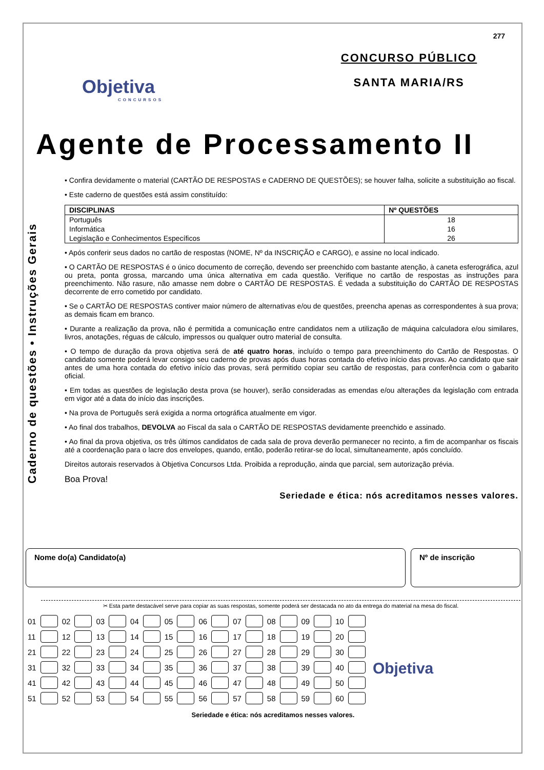277
Objetiva
CONCURSOS
CONCURSO PÚBLICO
SANTA MARIA/RS
Agente de Processamento II
Caderno de questões • Instruções Gerais
• Confira devidamente o material (CARTÃO DE RESPOSTAS e CADERNO DE QUESTÕES); se houver falha, solicite a substituição ao fiscal.
• Este caderno de questões está assim constituído:
| DISCIPLINAS | Nº QUESTÕES |
| --- | --- |
| Português | 18 |
| Informática | 16 |
| Legislação e Conhecimentos Específicos | 26 |
• Após conferir seus dados no cartão de respostas (NOME, Nº da INSCRIÇÃO e CARGO), e assine no local indicado.
• O CARTÃO DE RESPOSTAS é o único documento de correção, devendo ser preenchido com bastante atenção, à caneta esferográfica, azul ou preta, ponta grossa, marcando uma única alternativa em cada questão. Verifique no cartão de respostas as instruções para preenchimento. Não rasure, não amasse nem dobre o CARTÃO DE RESPOSTAS. É vedada a substituição do CARTÃO DE RESPOSTAS decorrente de erro cometido por candidato.
• Se o CARTÃO DE RESPOSTAS contiver maior número de alternativas e/ou de questões, preencha apenas as correspondentes à sua prova; as demais ficam em branco.
• Durante a realização da prova, não é permitida a comunicação entre candidatos nem a utilização de máquina calculadora e/ou similares, livros, anotações, réguas de cálculo, impressos ou qualquer outro material de consulta.
• O tempo de duração da prova objetiva será de até quatro horas, incluído o tempo para preenchimento do Cartão de Respostas. O candidato somente poderá levar consigo seu caderno de provas após duas horas contada do efetivo início das provas. Ao candidato que sair antes de uma hora contada do efetivo início das provas, será permitido copiar seu cartão de respostas, para conferência com o gabarito oficial.
• Em todas as questões de legislação desta prova (se houver), serão consideradas as emendas e/ou alterações da legislação com entrada em vigor até a data do início das inscrições.
• Na prova de Português será exigida a norma ortográfica atualmente em vigor.
• Ao final dos trabalhos, DEVOLVA ao Fiscal da sala o CARTÃO DE RESPOSTAS devidamente preenchido e assinado.
• Ao final da prova objetiva, os três últimos candidatos de cada sala de prova deverão permanecer no recinto, a fim de acompanhar os fiscais até a coordenação para o lacre dos envelopes, quando, então, poderão retirar-se do local, simultaneamente, após concluído.
Direitos autorais reservados à Objetiva Concursos Ltda. Proibida a reprodução, ainda que parcial, sem autorização prévia.
Boa Prova!
Seriedade e ética: nós acreditamos nesses valores.
Nome do(a) Candidato(a) Nº de inscrição
✂ Esta parte destacável serve para copiar as suas respostas, somente poderá ser destacada no ato da entrega do material na mesa do fiscal.
| 01 | | 02 | | 03 | | 04 | | 05 | | 06 | | 07 | | 08 | | 09 | | 10 | |
| 11 | | 12 | | 13 | | 14 | | 15 | | 16 | | 17 | | 18 | | 19 | | 20 | |
| 21 | | 22 | | 23 | | 24 | | 25 | | 26 | | 27 | | 28 | | 29 | | 30 | |
| 31 | | 32 | | 33 | | 34 | | 35 | | 36 | | 37 | | 38 | | 39 | | 40 | |
| 41 | | 42 | | 43 | | 44 | | 45 | | 46 | | 47 | | 48 | | 49 | | 50 | |
| 51 | | 52 | | 53 | | 54 | | 55 | | 56 | | 57 | | 58 | | 59 | | 60 | |
Objetiva
Seriedade e ética: nós acreditamos nesses valores.